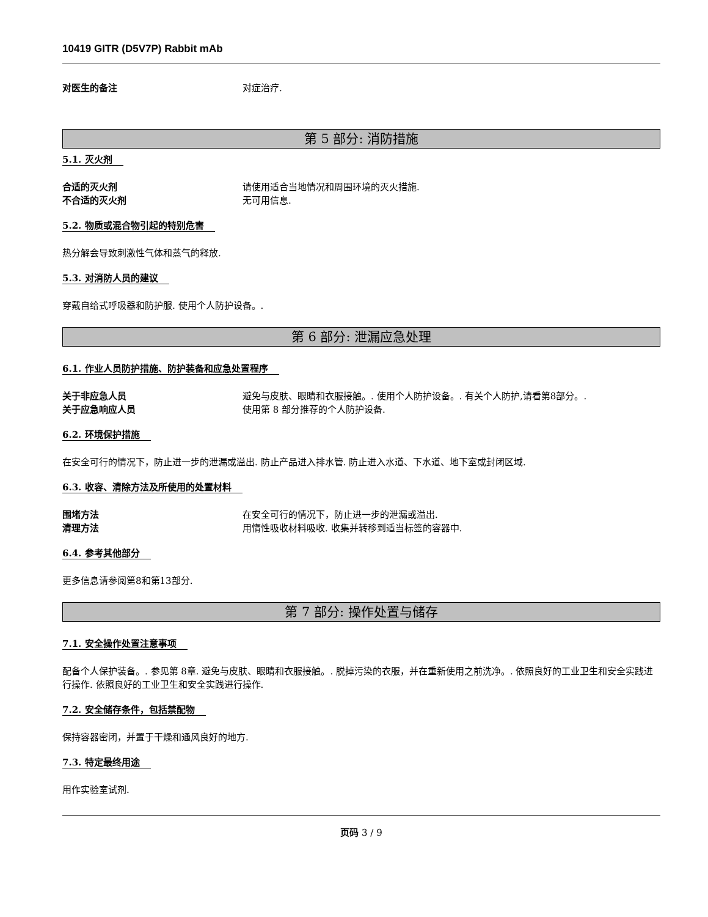10419 GITR (D5V7P) Rabbit mAb
对医生的备注 对症治疗.
第 5 部分: 消防措施
5.1. 灭火剂
合适的灭火剂 请使用适合当地情况和周围环境的灭火措施.
不合适的灭火剂 无可用信息.
5.2. 物质或混合物引起的特别危害
热分解会导致刺激性气体和蒸气的释放.
5.3. 对消防人员的建议
穿戴自给式呼吸器和防护服. 使用个人防护设备。.
第 6 部分: 泄漏应急处理
6.1. 作业人员防护措施、防护装备和应急处置程序
关于非应急人员 避免与皮肤、眼睛和衣服接触。. 使用个人防护设备。. 有关个人防护,请看第8部分。.
关于应急响应人员 使用第 8 部分推荐的个人防护设备.
6.2. 环境保护措施
在安全可行的情况下，防止进一步的泄漏或溢出. 防止产品进入排水管. 防止进入水道、下水道、地下室或封闭区域.
6.3. 收容、清除方法及所使用的处置材料
围堵方法 在安全可行的情况下，防止进一步的泄漏或溢出.
清理方法 用惰性吸收材料吸收. 收集并转移到适当标签的容器中.
6.4. 参考其他部分
更多信息请参阅第8和第13部分.
第 7 部分: 操作处置与储存
7.1. 安全操作处置注意事项
配备个人保护装备。. 参见第 8章. 避免与皮肤、眼睛和衣服接触。. 脱掉污染的衣服，并在重新使用之前洗净。. 依照良好的工业卫生和安全实践进行操作. 依照良好的工业卫生和安全实践进行操作.
7.2. 安全储存条件，包括禁配物
保持容器密闭，并置于干燥和通风良好的地方.
7.3. 特定最终用途
用作实验室试剂.
页码 3 / 9